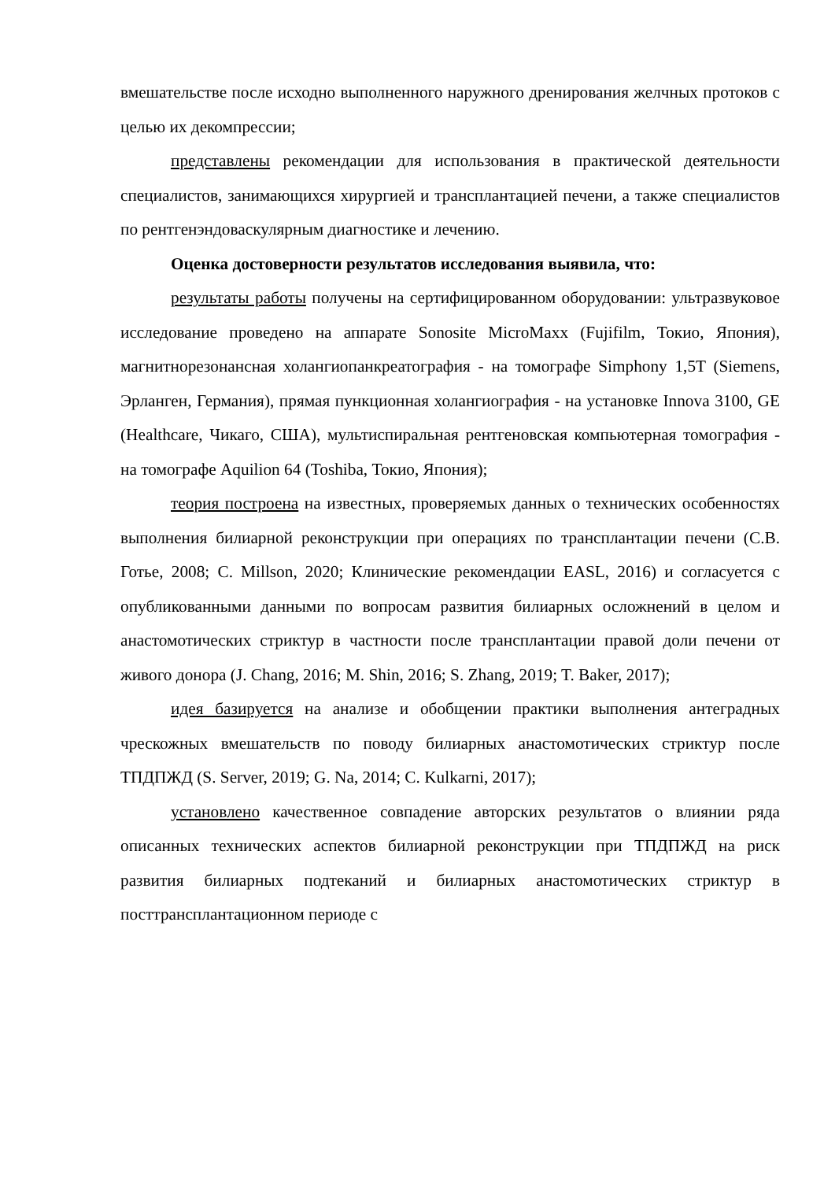вмешательстве после исходно выполненного наружного дренирования желчных протоков с целью их декомпрессии;
представлены рекомендации для использования в практической деятельности специалистов, занимающихся хирургией и трансплантацией печени, а также специалистов по рентгенэндоваскулярным диагностике и лечению.
Оценка достоверности результатов исследования выявила, что:
результаты работы получены на сертифицированном оборудовании: ультразвуковое исследование проведено на аппарате Sonosite MicroMaxx (Fujifilm, Токио, Япония), магнитнорезонансная холангиопанкреатография - на томографе Simphony 1,5T (Siemens, Эрланген, Германия), прямая пункционная холангиография - на установке Innova 3100, GE (Healthcare, Чикаго, США), мультиспиральная рентгеновская компьютерная томография - на томографе Aquilion 64 (Toshiba, Токио, Япония);
теория построена на известных, проверяемых данных о технических особенностях выполнения билиарной реконструкции при операциях по трансплантации печени (С.В. Готье, 2008; C. Millson, 2020; Клинические рекомендации EASL, 2016) и согласуется с опубликованными данными по вопросам развития билиарных осложнений в целом и анастомотических стриктур в частности после трансплантации правой доли печени от живого донора (J. Chang, 2016; M. Shin, 2016; S. Zhang, 2019; T. Baker, 2017);
идея базируется на анализе и обобщении практики выполнения антеградных чрескожных вмешательств по поводу билиарных анастомотических стриктур после ТПДПЖД (S. Server, 2019; G. Na, 2014; C. Kulkarni, 2017);
установлено качественное совпадение авторских результатов о влиянии ряда описанных технических аспектов билиарной реконструкции при ТПДПЖД на риск развития билиарных подтеканий и билиарных анастомотических стриктур в посттрансплантационном периоде с